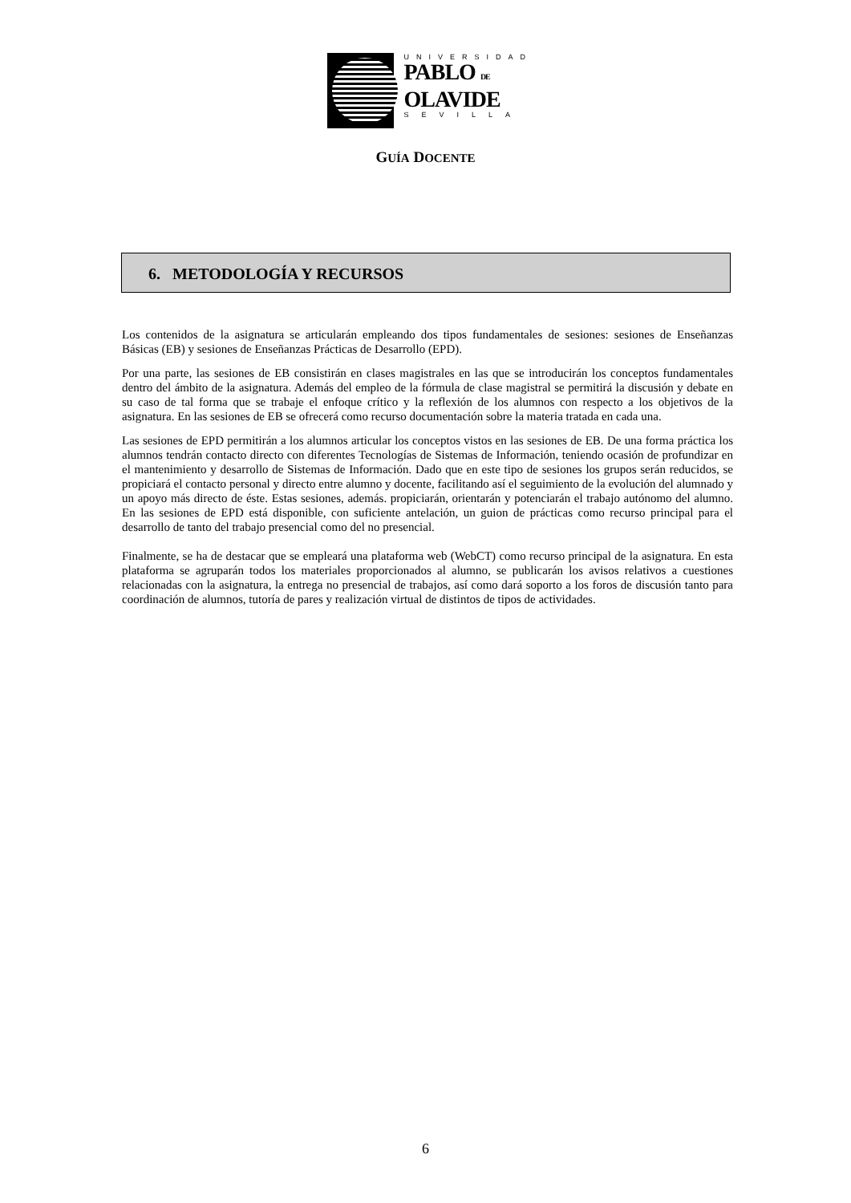UNIVERSIDAD
PABLO DE
OLAVIDE
SEVILLA
GUÍA DOCENTE
6. METODOLOGÍA Y RECURSOS
Los contenidos de la asignatura se articularán empleando dos tipos fundamentales de sesiones: sesiones de Enseñanzas Básicas (EB) y sesiones de Enseñanzas Prácticas de Desarrollo (EPD).
Por una parte, las sesiones de EB consistirán en clases magistrales en las que se introducirán los conceptos fundamentales dentro del ámbito de la asignatura. Además del empleo de la fórmula de clase magistral se permitirá la discusión y debate en su caso de tal forma que se trabaje el enfoque crítico y la reflexión de los alumnos con respecto a los objetivos de la asignatura. En las sesiones de EB se ofrecerá como recurso documentación sobre la materia tratada en cada una.
Las sesiones de EPD permitirán a los alumnos articular los conceptos vistos en las sesiones de EB. De una forma práctica los alumnos tendrán contacto directo con diferentes Tecnologías de Sistemas de Información, teniendo ocasión de profundizar en el mantenimiento y desarrollo de Sistemas de Información. Dado que en este tipo de sesiones los grupos serán reducidos, se propiciará el contacto personal y directo entre alumno y docente, facilitando así el seguimiento de la evolución del alumnado y un apoyo más directo de éste. Estas sesiones, además. propiciarán, orientarán y potenciarán el trabajo autónomo del alumno. En las sesiones de EPD está disponible, con suficiente antelación, un guion de prácticas como recurso principal para el desarrollo de tanto del trabajo presencial como del no presencial.
Finalmente, se ha de destacar que se empleará una plataforma web (WebCT) como recurso principal de la asignatura. En esta plataforma se agruparán todos los materiales proporcionados al alumno, se publicarán los avisos relativos a cuestiones relacionadas con la asignatura, la entrega no presencial de trabajos, así como dará soporto a los foros de discusión tanto para coordinación de alumnos, tutoría de pares y realización virtual de distintos de tipos de actividades.
6